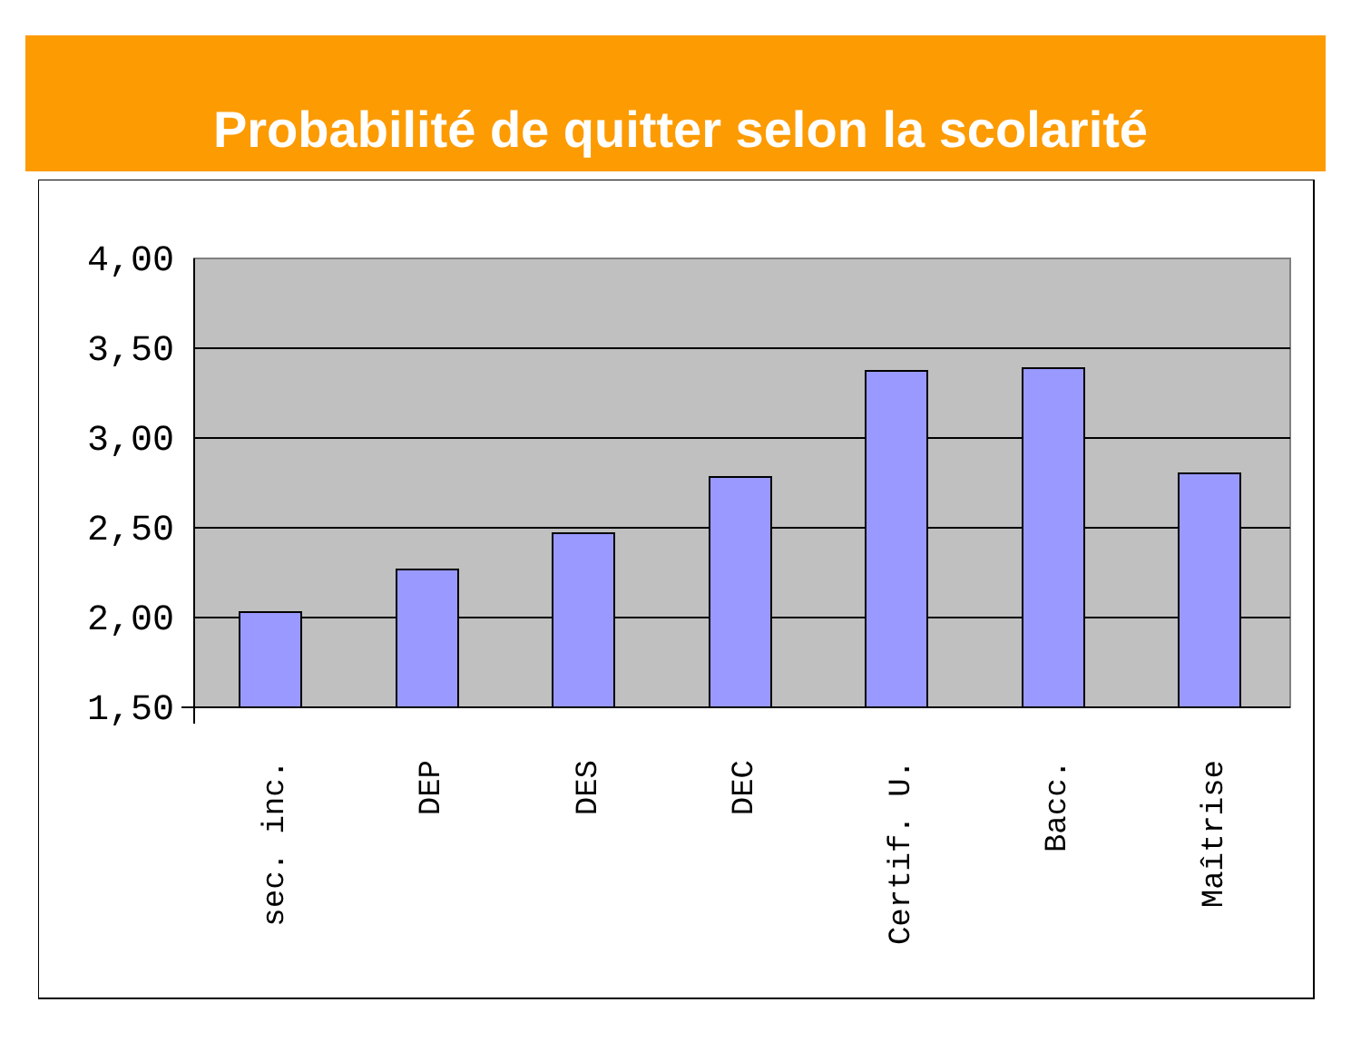Probabilité de quitter selon la scolarité
4,00
3,50
3,00
2,50
2,00
1,50
sec. inc.
DEP
DES
DEC
Certif. U.
Bacc.
Maîtrise